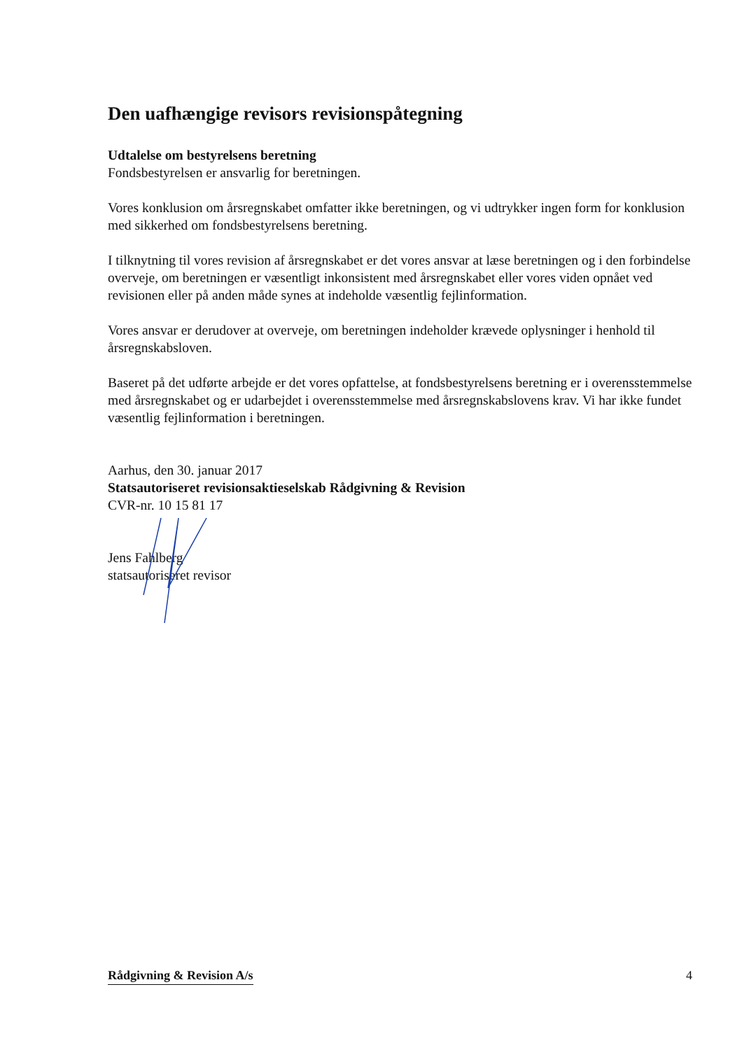Den uafhængige revisors revisionspåtegning
Udtalelse om bestyrelsens beretning
Fondsbestyrelsen er ansvarlig for beretningen.
Vores konklusion om årsregnskabet omfatter ikke beretningen, og vi udtrykker ingen form for konklusion med sikkerhed om fondsbestyrelsens beretning.
I tilknytning til vores revision af årsregnskabet er det vores ansvar at læse beretningen og i den forbindelse overveje, om beretningen er væsentligt inkonsistent med årsregnskabet eller vores viden opnået ved revisionen eller på anden måde synes at indeholde væsentlig fejlinformation.
Vores ansvar er derudover at overveje, om beretningen indeholder krævede oplysninger i henhold til årsregnskabsloven.
Baseret på det udførte arbejde er det vores opfattelse, at fondsbestyrelsens beretning er i overensstemmelse med årsregnskabet og er udarbejdet i overensstemmelse med årsregnskabslovens krav. Vi har ikke fundet væsentlig fejlinformation i beretningen.
Aarhus, den 30. januar 2017
Statsautoriseret revisionsaktieselskab Rådgivning & Revision
CVR-nr. 10 15 81 17
Jens Fahlberg
statsautoriseret revisor
Rådgivning & Revision A/s 4